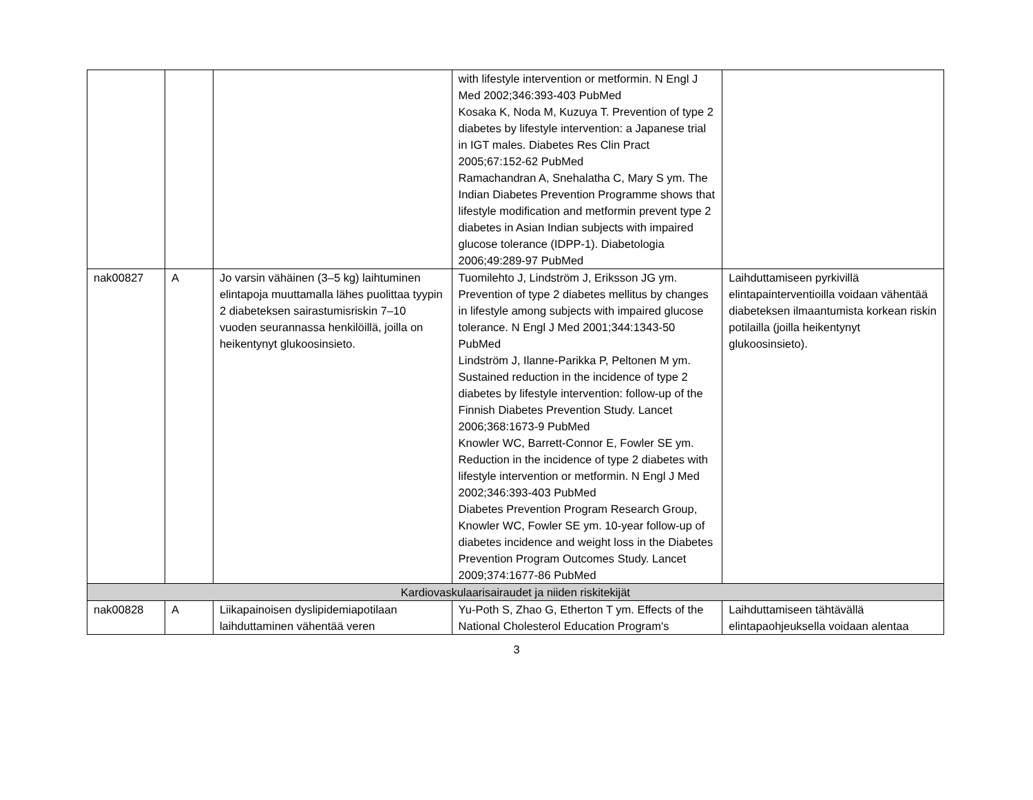| | | | with lifestyle intervention or metformin. N Engl J Med 2002;346:393-403 PubMed Kosaka K, Noda M, Kuzuya T. Prevention of type 2 diabetes by lifestyle intervention: a Japanese trial in IGT males. Diabetes Res Clin Pract 2005;67:152-62 PubMed Ramachandran A, Snehalatha C, Mary S ym. The Indian Diabetes Prevention Programme shows that lifestyle modification and metformin prevent type 2 diabetes in Asian Indian subjects with impaired glucose tolerance (IDPP-1). Diabetologia 2006;49:289-97 PubMed | |
| nak00827 | A | Jo varsin vähäinen (3–5 kg) laihtuminen elintapoja muuttamalla lähes puolittaa tyypin 2 diabeteksen sairastumisriskin 7–10 vuoden seurannassa henkilöillä, joilla on heikentynyt glukoosinsieto. | Tuomilehto J, Lindström J, Eriksson JG ym. Prevention of type 2 diabetes mellitus by changes in lifestyle among subjects with impaired glucose tolerance. N Engl J Med 2001;344:1343-50 PubMed Lindström J, Ilanne-Parikka P, Peltonen M ym. Sustained reduction in the incidence of type 2 diabetes by lifestyle intervention: follow-up of the Finnish Diabetes Prevention Study. Lancet 2006;368:1673-9 PubMed Knowler WC, Barrett-Connor E, Fowler SE ym. Reduction in the incidence of type 2 diabetes with lifestyle intervention or metformin. N Engl J Med 2002;346:393-403 PubMed Diabetes Prevention Program Research Group, Knowler WC, Fowler SE ym. 10-year follow-up of diabetes incidence and weight loss in the Diabetes Prevention Program Outcomes Study. Lancet 2009;374:1677-86 PubMed | Laihduttamiseen pyrkivillä elintapainterventioilla voidaan vähentää diabeteksen ilmaantumista korkean riskin potilailla (joilla heikentynyt glukoosinsieto). |
| Kardiovaskulaarisairaudet ja niiden riskitekijät | | | | |
| nak00828 | A | Liikapainoisen dyslipidemiapotilaan laihduttaminen vähentää veren | Yu-Poth S, Zhao G, Etherton T ym. Effects of the National Cholesterol Education Program's | Laihduttamiseen tähtävällä elintapaohjeuksella voidaan alentaa |
3